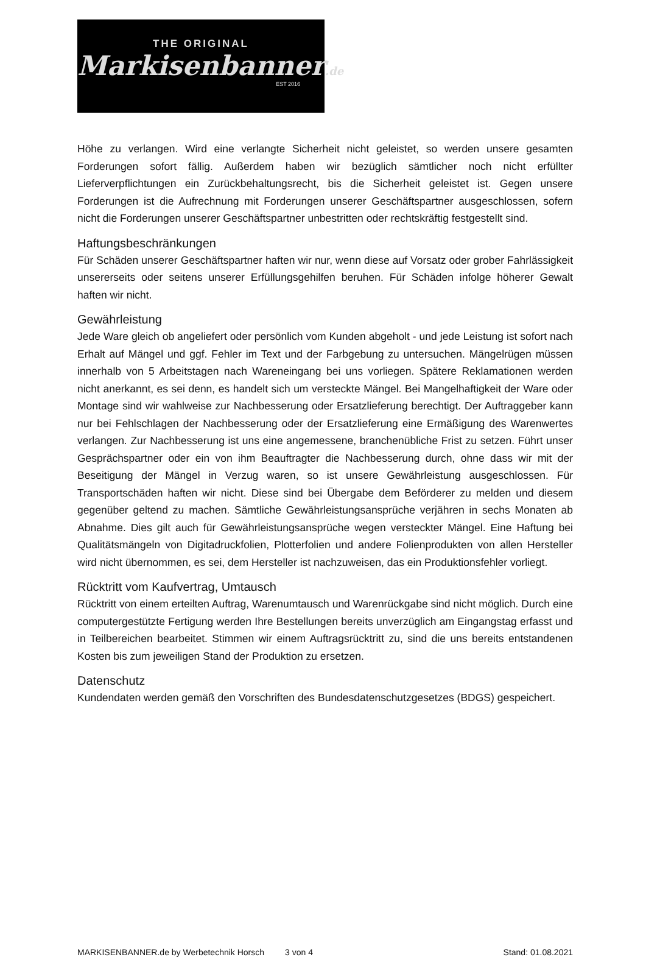THE ORIGINAL
Markisenbanner.de
EST 2016
Höhe zu verlangen. Wird eine verlangte Sicherheit nicht geleistet, so werden unsere gesamten Forderungen sofort fällig. Außerdem haben wir bezüglich sämtlicher noch nicht erfüllter Lieferverpflichtungen ein Zurückbehaltungsrecht, bis die Sicherheit geleistet ist. Gegen unsere Forderungen ist die Aufrechnung mit Forderungen unserer Geschäftspartner ausgeschlossen, sofern nicht die Forderungen unserer Geschäftspartner unbestritten oder rechtskräftig festgestellt sind.
Haftungsbeschränkungen
Für Schäden unserer Geschäftspartner haften wir nur, wenn diese auf Vorsatz oder grober Fahrlässigkeit unsererseits oder seitens unserer Erfüllungsgehilfen beruhen. Für Schäden infolge höherer Gewalt haften wir nicht.
Gewährleistung
Jede Ware gleich ob angeliefert oder persönlich vom Kunden abgeholt - und jede Leistung ist sofort nach Erhalt auf Mängel und ggf. Fehler im Text und der Farbgebung zu untersuchen. Mängelrügen müssen innerhalb von 5 Arbeitstagen nach Wareneingang bei uns vorliegen. Spätere Reklamationen werden nicht anerkannt, es sei denn, es handelt sich um versteckte Mängel. Bei Mangelhaftigkeit der Ware oder Montage sind wir wahlweise zur Nachbesserung oder Ersatzlieferung berechtigt. Der Auftraggeber kann nur bei Fehlschlagen der Nachbesserung oder der Ersatzlieferung eine Ermäßigung des Warenwertes verlangen. Zur Nachbesserung ist uns eine angemessene, branchenübliche Frist zu setzen. Führt unser Gesprächspartner oder ein von ihm Beauftragter die Nachbesserung durch, ohne dass wir mit der Beseitigung der Mängel in Verzug waren, so ist unsere Gewährleistung ausgeschlossen. Für Transportschäden haften wir nicht. Diese sind bei Übergabe dem Beförderer zu melden und diesem gegenüber geltend zu machen. Sämtliche Gewährleistungsansprüche verjähren in sechs Monaten ab Abnahme. Dies gilt auch für Gewährleistungsansprüche wegen versteckter Mängel. Eine Haftung bei Qualitätsmängeln von Digitadruckfolien, Plotterfolien und andere Folienprodukten von allen Hersteller wird nicht übernommen, es sei, dem Hersteller ist nachzuweisen, das ein Produktionsfehler vorliegt.
Rücktritt vom Kaufvertrag, Umtausch
Rücktritt von einem erteilten Auftrag, Warenumtausch und Warenrückgabe sind nicht möglich. Durch eine computergestützte Fertigung werden Ihre Bestellungen bereits unverzüglich am Eingangstag erfasst und in Teilbereichen bearbeitet. Stimmen wir einem Auftragsrücktritt zu, sind die uns bereits entstandenen Kosten bis zum jeweiligen Stand der Produktion zu ersetzen.
Datenschutz
Kundendaten werden gemäß den Vorschriften des Bundesdatenschutzgesetzes (BDGS) gespeichert.
MARKISENBANNER.de by Werbetechnik Horsch 3 von 4 Stand: 01.08.2021